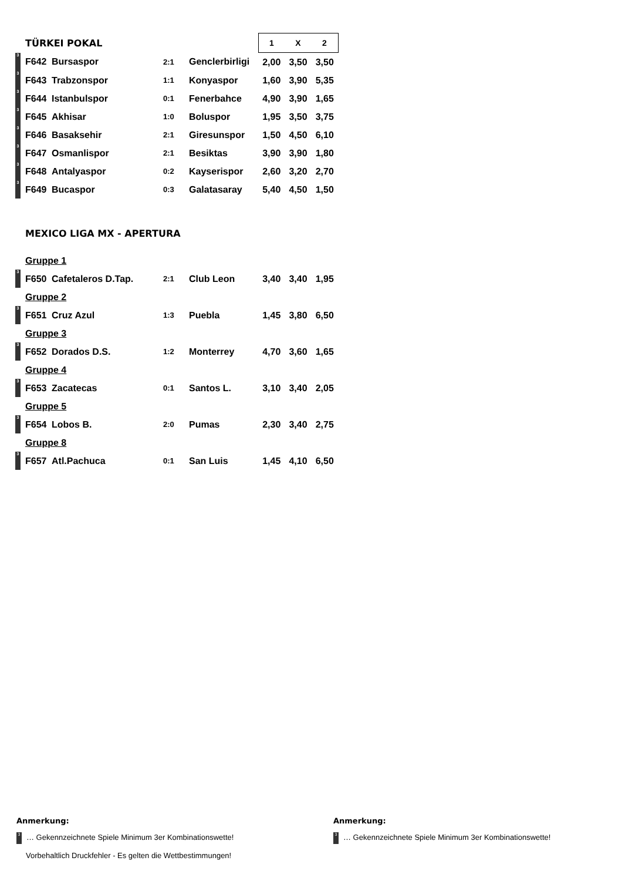| TÜRKEI POKAL | | | | | 1 | X | 2 |
| 3 | F642 | Bursaspor | 2:1 | Genclerbirligi | 2,00 | 3,50 | 3,50 |
| 3 | F643 | Trabzonspor | 1:1 | Konyaspor | 1,60 | 3,90 | 5,35 |
| 3 | F644 | Istanbulspor | 0:1 | Fenerbahce | 4,90 | 3,90 | 1,65 |
| 3 | F645 | Akhisar | 1:0 | Boluspor | 1,95 | 3,50 | 3,75 |
| 3 | F646 | Basaksehir | 2:1 | Giresunspor | 1,50 | 4,50 | 6,10 |
| 3 | F647 | Osmanlispor | 2:1 | Besiktas | 3,90 | 3,90 | 1,80 |
| 3 | F648 | Antalyaspor | 0:2 | Kayserispor | 2,60 | 3,20 | 2,70 |
| 3 | F649 | Bucaspor | 0:3 | Galatasaray | 5,40 | 4,50 | 1,50 |
| MEXICO LIGA MX - APERTURA | | | | | | | |
| Gruppe 1 | | | | | | | |
| 3 | F650 | Cafetaleros D.Tap. | 2:1 | Club Leon | 3,40 | 3,40 | 1,95 |
| Gruppe 2 | | | | | | | |
| 3 | F651 | Cruz Azul | 1:3 | Puebla | 1,45 | 3,80 | 6,50 |
| Gruppe 3 | | | | | | | |
| 3 | F652 | Dorados D.S. | 1:2 | Monterrey | 4,70 | 3,60 | 1,65 |
| Gruppe 4 | | | | | | | |
| 3 | F653 | Zacatecas | 0:1 | Santos L. | 3,10 | 3,40 | 2,05 |
| Gruppe 5 | | | | | | | |
| 3 | F654 | Lobos B. | 2:0 | Pumas | 2,30 | 3,40 | 2,75 |
| Gruppe 8 | | | | | | | |
| 3 | F657 | Atl.Pachuca | 0:1 | San Luis | 1,45 | 4,10 | 6,50 |
Anmerkung:
3 … Gekennzeichnete Spiele Minimum 3er Kombinationswette!
Vorbehaltlich Druckfehler - Es gelten die Wettbestimmungen!
Anmerkung:
3 … Gekennzeichnete Spiele Minimum 3er Kombinationswette!